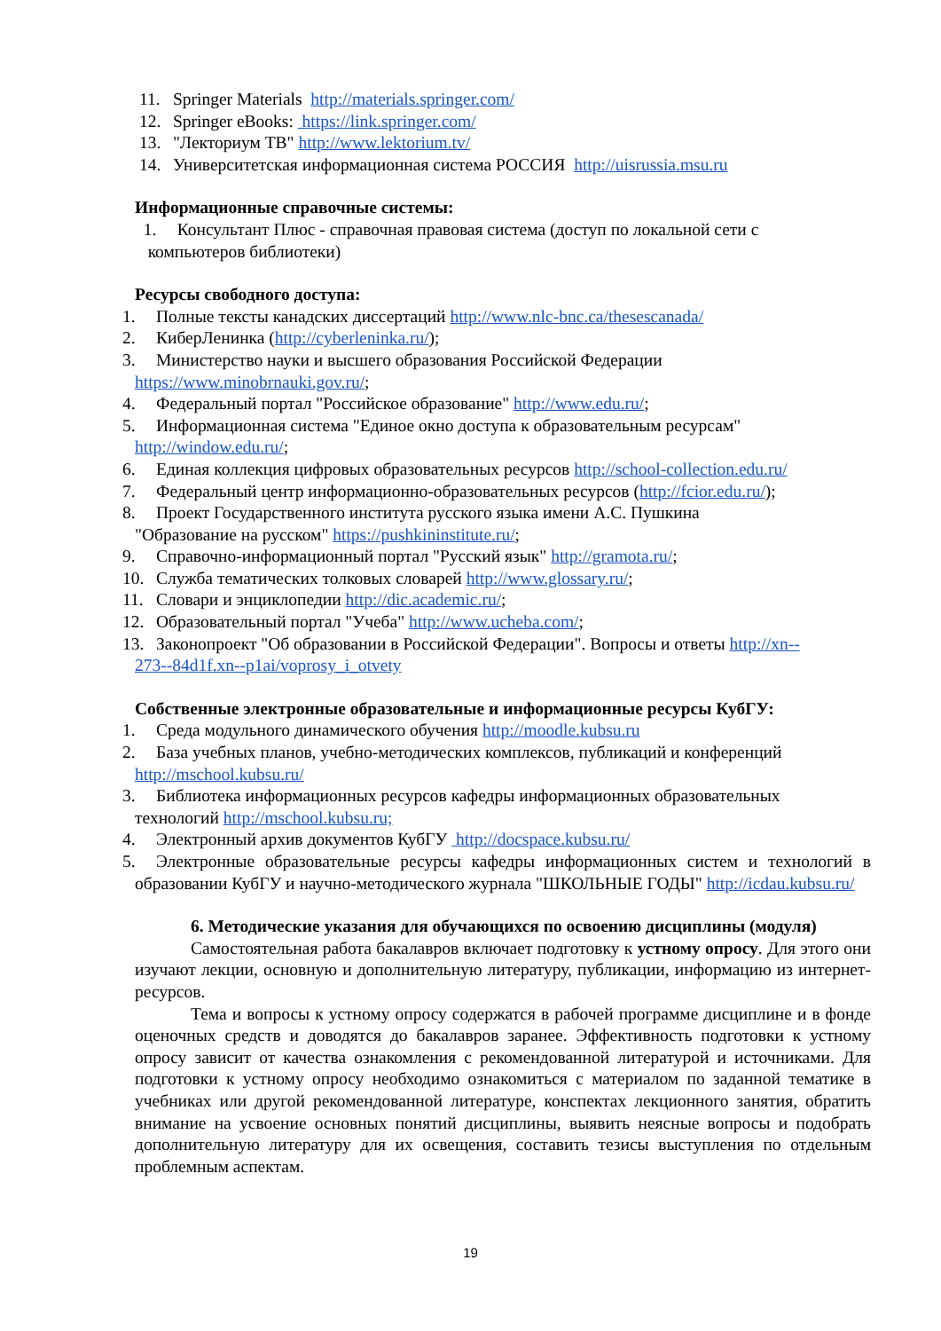11. Springer Materials http://materials.springer.com/
12. Springer eBooks: https://link.springer.com/
13. "Лекториум ТВ" http://www.lektorium.tv/
14. Университетская информационная система РОССИЯ http://uisrussia.msu.ru
Информационные справочные системы:
1. Консультант Плюс - справочная правовая система (доступ по локальной сети с
компьютеров библиотеки)
Ресурсы свободного доступа:
1. Полные тексты канадских диссертаций http://www.nlc-bnc.ca/thesescanada/
2. КиберЛенинка (http://cyberleninka.ru/);
3. Министерство науки и высшего образования Российской Федерации
https://www.minobrnauki.gov.ru/;
4. Федеральный портал "Российское образование" http://www.edu.ru/;
5. Информационная система "Единое окно доступа к образовательным ресурсам"
http://window.edu.ru/;
6. Единая коллекция цифровых образовательных ресурсов http://school-collection.edu.ru/
7. Федеральный центр информационно-образовательных ресурсов (http://fcior.edu.ru/);
8. Проект Государственного института русского языка имени А.С. Пушкина
"Образование на русском" https://pushkininstitute.ru/;
9. Справочно-информационный портал "Русский язык" http://gramota.ru/;
10. Служба тематических толковых словарей http://www.glossary.ru/;
11. Словари и энциклопедии http://dic.academic.ru/;
12. Образовательный портал "Учеба" http://www.ucheba.com/;
13. Законопроект "Об образовании в Российской Федерации". Вопросы и ответы http://xn--
273--84d1f.xn--p1ai/voprosy_i_otvety
Собственные электронные образовательные и информационные ресурсы КубГУ:
1. Среда модульного динамического обучения http://moodle.kubsu.ru
2. База учебных планов, учебно-методических комплексов, публикаций и конференций
http://mschool.kubsu.ru/
3. Библиотека информационных ресурсов кафедры информационных образовательных
технологий http://mschool.kubsu.ru;
4. Электронный архив документов КубГУ http://docspace.kubsu.ru/
5. Электронные образовательные ресурсы кафедры информационных систем и технологий в образовании КубГУ и научно-методического журнала "ШКОЛЬНЫЕ ГОДЫ" http://icdau.kubsu.ru/
6. Методические указания для обучающихся по освоению дисциплины (модуля)
Самостоятельная работа бакалавров включает подготовку к устному опросу. Для этого они изучают лекции, основную и дополнительную литературу, публикации, информацию из интернет-ресурсов.
Тема и вопросы к устному опросу содержатся в рабочей программе дисциплине и в фонде оценочных средств и доводятся до бакалавров заранее. Эффективность подготовки к устному опросу зависит от качества ознакомления с рекомендованной литературой и источниками. Для подготовки к устному опросу необходимо ознакомиться с материалом по заданной тематике в учебниках или другой рекомендованной литературе, конспектах лекционного занятия, обратить внимание на усвоение основных понятий дисциплины, выявить неясные вопросы и подобрать дополнительную литературу для их освещения, составить тезисы выступления по отдельным проблемным аспектам.
19